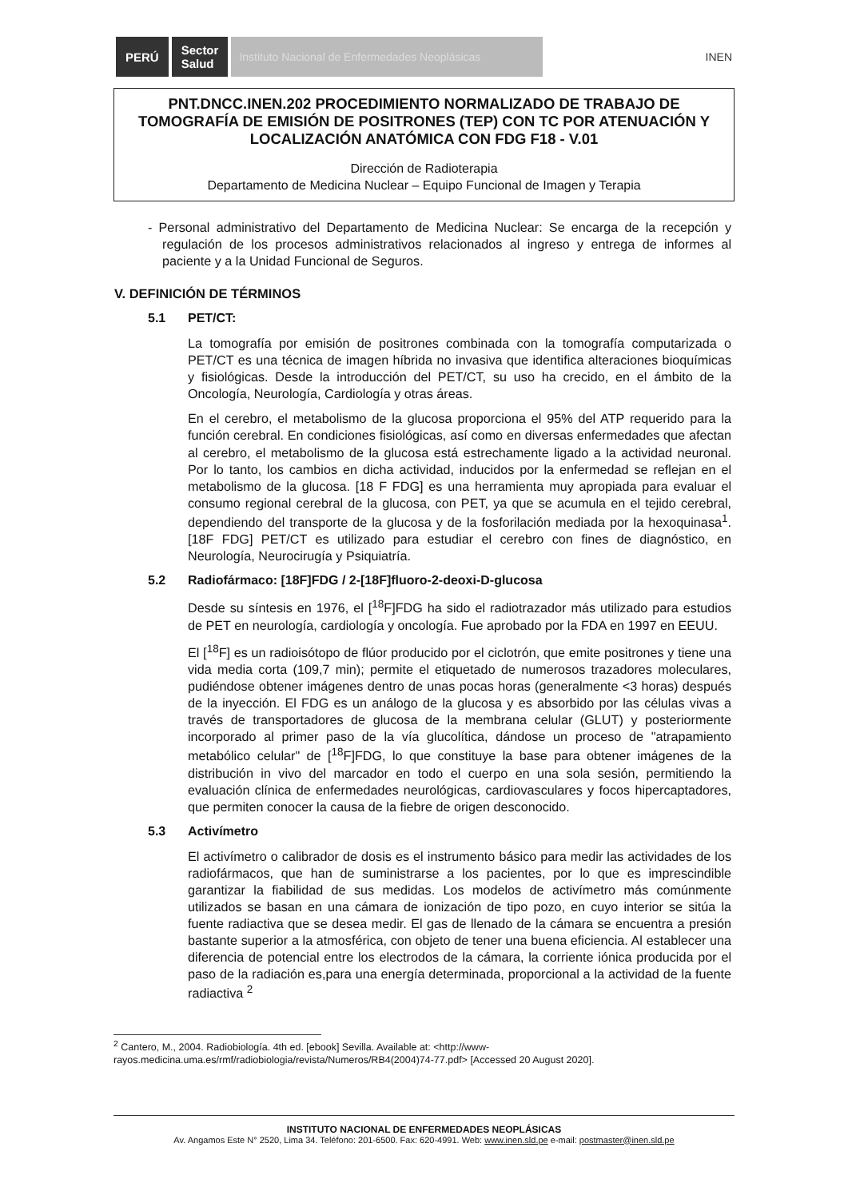PERÚ
Sector
Salud
Instituto Nacional de Enfermedades Neoplásicas
INEN
PNT.DNCC.INEN.202 PROCEDIMIENTO NORMALIZADO DE TRABAJO DE TOMOGRAFÍA DE EMISIÓN DE POSITRONES (TEP) CON TC POR ATENUACIÓN Y LOCALIZACIÓN ANATÓMICA CON FDG F18 - V.01
Dirección de Radioterapia
Departamento de Medicina Nuclear – Equipo Funcional de Imagen y Terapia
- Personal administrativo del Departamento de Medicina Nuclear: Se encarga de la recepción y regulación de los procesos administrativos relacionados al ingreso y entrega de informes al paciente y a la Unidad Funcional de Seguros.
V. DEFINICIÓN DE TÉRMINOS
5.1 PET/CT:
La tomografía por emisión de positrones combinada con la tomografía computarizada o PET/CT es una técnica de imagen híbrida no invasiva que identifica alteraciones bioquímicas y fisiológicas. Desde la introducción del PET/CT, su uso ha crecido, en el ámbito de la Oncología, Neurología, Cardiología y otras áreas.
En el cerebro, el metabolismo de la glucosa proporciona el 95% del ATP requerido para la función cerebral. En condiciones fisiológicas, así como en diversas enfermedades que afectan al cerebro, el metabolismo de la glucosa está estrechamente ligado a la actividad neuronal. Por lo tanto, los cambios en dicha actividad, inducidos por la enfermedad se reflejan en el metabolismo de la glucosa. [18 F FDG] es una herramienta muy apropiada para evaluar el consumo regional cerebral de la glucosa, con PET, ya que se acumula en el tejido cerebral, dependiendo del transporte de la glucosa y de la fosforilación mediada por la hexoquinasa<sup>1</sup>. [18F FDG] PET/CT es utilizado para estudiar el cerebro con fines de diagnóstico, en Neurología, Neurocirugía y Psiquiatría.
5.2 Radiofármaco: [18F]FDG / 2-[18F]fluoro-2-deoxi-D-glucosa
Desde su síntesis en 1976, el [<sup>18</sup>F]FDG ha sido el radiotrazador más utilizado para estudios de PET en neurología, cardiología y oncología. Fue aprobado por la FDA en 1997 en EEUU.
El [<sup>18</sup>F] es un radioisótopo de flúor producido por el ciclotrón, que emite positrones y tiene una vida media corta (109,7 min); permite el etiquetado de numerosos trazadores moleculares, pudiéndose obtener imágenes dentro de unas pocas horas (generalmente <3 horas) después de la inyección. El FDG es un análogo de la glucosa y es absorbido por las células vivas a través de transportadores de glucosa de la membrana celular (GLUT) y posteriormente incorporado al primer paso de la vía glucolítica, dándose un proceso de "atrapamiento metabólico celular" de [<sup>18</sup>F]FDG, lo que constituye la base para obtener imágenes de la distribución in vivo del marcador en todo el cuerpo en una sola sesión, permitiendo la evaluación clínica de enfermedades neurológicas, cardiovasculares y focos hipercaptadores, que permiten conocer la causa de la fiebre de origen desconocido.
5.3 Activímetro
El activímetro o calibrador de dosis es el instrumento básico para medir las actividades de los radiofármacos, que han de suministrarse a los pacientes, por lo que es imprescindible garantizar la fiabilidad de sus medidas. Los modelos de activímetro más comúnmente utilizados se basan en una cámara de ionización de tipo pozo, en cuyo interior se sitúa la fuente radiactiva que se desea medir. El gas de llenado de la cámara se encuentra a presión bastante superior a la atmosférica, con objeto de tener una buena eficiencia. Al establecer una diferencia de potencial entre los electrodos de la cámara, la corriente iónica producida por el paso de la radiación es,para una energía determinada, proporcional a la actividad de la fuente radiactiva <sup>2</sup>
<sup>2</sup> Cantero, M., 2004. Radiobiología. 4th ed. [ebook] Sevilla. Available at: <http://www-rayos.medicina.uma.es/rmf/radiobiologia/revista/Numeros/RB4(2004)74-77.pdf> [Accessed 20 August 2020].
INSTITUTO NACIONAL DE ENFERMEDADES NEOPLÁSICAS
Av. Angamos Este N° 2520, Lima 34. Teléfono: 201-6500. Fax: 620-4991. Web: www.inen.sld.pe e-mail: postmaster@inen.sld.pe